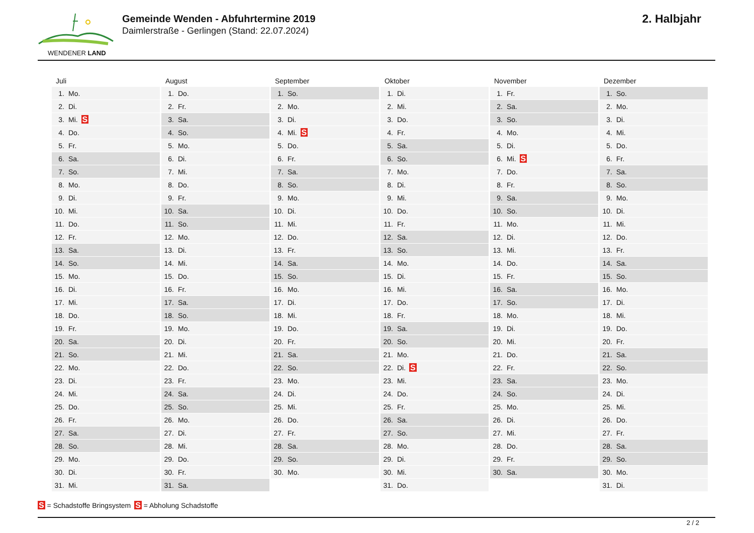WENDENER LAND
Gemeinde Wenden - Abfuhrtermine 2019
Daimlerstraße - Gerlingen (Stand: 22.07.2024)
2. Halbjahr
| Juli | August | September | Oktober | November | Dezember |
| --- | --- | --- | --- | --- | --- |
| 1. Mo. | 1. Do. | 1. So. | 1. Di. | 1. Fr. | 1. So. |
| 2. Di. | 2. Fr. | 2. Mo. | 2. Mi. | 2. Sa. | 2. Mo. |
| 3. Mi. S | 3. Sa. | 3. Di. | 3. Do. | 3. So. | 3. Di. |
| 4. Do. | 4. So. | 4. Mi. S | 4. Fr. | 4. Mo. | 4. Mi. |
| 5. Fr. | 5. Mo. | 5. Do. | 5. Sa. | 5. Di. | 5. Do. |
| 6. Sa. | 6. Di. | 6. Fr. | 6. So. | 6. Mi. S | 6. Fr. |
| 7. So. | 7. Mi. | 7. Sa. | 7. Mo. | 7. Do. | 7. Sa. |
| 8. Mo. | 8. Do. | 8. So. | 8. Di. | 8. Fr. | 8. So. |
| 9. Di. | 9. Fr. | 9. Mo. | 9. Mi. | 9. Sa. | 9. Mo. |
| 10. Mi. | 10. Sa. | 10. Di. | 10. Do. | 10. So. | 10. Di. |
| 11. Do. | 11. So. | 11. Mi. | 11. Fr. | 11. Mo. | 11. Mi. |
| 12. Fr. | 12. Mo. | 12. Do. | 12. Sa. | 12. Di. | 12. Do. |
| 13. Sa. | 13. Di. | 13. Fr. | 13. So. | 13. Mi. | 13. Fr. |
| 14. So. | 14. Mi. | 14. Sa. | 14. Mo. | 14. Do. | 14. Sa. |
| 15. Mo. | 15. Do. | 15. So. | 15. Di. | 15. Fr. | 15. So. |
| 16. Di. | 16. Fr. | 16. Mo. | 16. Mi. | 16. Sa. | 16. Mo. |
| 17. Mi. | 17. Sa. | 17. Di. | 17. Do. | 17. So. | 17. Di. |
| 18. Do. | 18. So. | 18. Mi. | 18. Fr. | 18. Mo. | 18. Mi. |
| 19. Fr. | 19. Mo. | 19. Do. | 19. Sa. | 19. Di. | 19. Do. |
| 20. Sa. | 20. Di. | 20. Fr. | 20. So. | 20. Mi. | 20. Fr. |
| 21. So. | 21. Mi. | 21. Sa. | 21. Mo. | 21. Do. | 21. Sa. |
| 22. Mo. | 22. Do. | 22. So. | 22. Di. S | 22. Fr. | 22. So. |
| 23. Di. | 23. Fr. | 23. Mo. | 23. Mi. | 23. Sa. | 23. Mo. |
| 24. Mi. | 24. Sa. | 24. Di. | 24. Do. | 24. So. | 24. Di. |
| 25. Do. | 25. So. | 25. Mi. | 25. Fr. | 25. Mo. | 25. Mi. |
| 26. Fr. | 26. Mo. | 26. Do. | 26. Sa. | 26. Di. | 26. Do. |
| 27. Sa. | 27. Di. | 27. Fr. | 27. So. | 27. Mi. | 27. Fr. |
| 28. So. | 28. Mi. | 28. Sa. | 28. Mo. | 28. Do. | 28. Sa. |
| 29. Mo. | 29. Do. | 29. So. | 29. Di. | 29. Fr. | 29. So. |
| 30. Di. | 30. Fr. | 30. Mo. | 30. Mi. | 30. Sa. | 30. Mo. |
| 31. Mi. | 31. Sa. | | 31. Do. | | 31. Di. |
S = Schadstoffe Bringsystem S = Abholung Schadstoffe
2 / 2